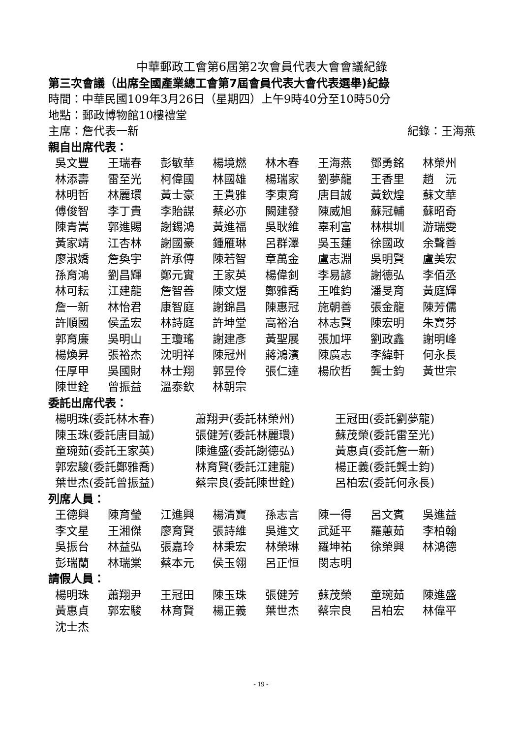中華郵政工會第6屆第2次會員代表大會會議紀錄
第三次會議（出席全國產業總工會第7屆會員代表大會代表選舉)紀錄
時間：中華民國109年3月26日（星期四）上午9時40分至10時50分
地點：郵政博物館10樓禮堂
主席：詹代表一新 紀錄：王海燕
親自出席代表：
吳文豐 王瑞春 彭敏華 楊境燃 林木春 王海燕 鄧勇銘 林榮州 林添壽 雷至光 柯偉國 林國雄 楊瑞家 劉夢龍 王香里 趙　沅 林明哲 林麗環 黃士豪 王貴雅 李東育 唐目誠 黃欽煌 蘇文華 傅俊智 李丁貴 李貽謀 蔡必亦 闕建發 陳威旭 蘇冠輔 蘇昭奇 陳青嵩 郭進賜 謝錫鴻 黃進福 吳耿維 辜利富 林棋圳 游瑞雯 黃家靖 江杏林 謝國豪 鍾雁琳 呂群澤 吳玉蓮 徐國政 余聲善 廖淑嬌 詹奐宇 許承傳 陳若智 章萬金 盧志淵 吳明賢 盧美宏 孫育鴻 劉昌輝 鄭元實 王家英 楊偉釗 李易諺 謝德弘 李佰丞 林可耘 江建龍 詹智善 陳文煜 鄭雅喬 王唯鈞 潘旻育 黃庭輝 詹一新 林怡君 康智庭 謝錦昌 陳惠冠 施朝善 張金龍 陳芳儒 許順國 侯孟宏 林詩庭 許坤堂 高裕治 林志賢 陳宏明 朱寶芬 郭育廉 吳明山 王瓊瑤 謝建彥 黃聖展 張加坪 劉政鑫 謝明峰 楊煥昇 張裕杰 沈明祥 陳冠州 蔣鴻濱 陳廣志 李緯軒 何永長 任厚甲 吳國財 林士翔 郭昱伶 張仁達 楊欣哲 龔士鈞 黃世宗 陳世銓 曾振益 溫泰欽 林朝宗
委託出席代表：
楊明珠(委託林木春) 蕭翔尹(委託林榮州) 王冠田(委託劉夢龍) 陳玉珠(委託唐目誠) 張健芳(委託林麗環) 蘇茂榮(委託雷至光) 童琬茹(委託王家英) 陳進盛(委託謝德弘) 黃惠貞(委託詹一新) 郭宏駿(委託鄭雅喬) 林育賢(委託江建龍) 楊正義(委託龔士鈞) 葉世杰(委託曾振益) 蔡宗良(委託陳世銓) 呂柏宏(委託何永長)
列席人員：
王德興 陳育瑩 江進興 楊清寶 孫志言 陳一得 呂文賓 吳進益 李文星 王湘傑 廖育賢 張詩維 吳進文 武延平 羅蕙茹 李柏翰 吳振台 林益弘 張嘉玲 林秉宏 林榮琳 羅坤祐 徐榮興 林鴻德 彭瑞蘭 林瑞棠 蔡本元 侯玉翎 呂正恒 閔志明
請假人員：
楊明珠 蕭翔尹 王冠田 陳玉珠 張健芳 蘇茂榮 童琬茹 陳進盛 黃惠貞 郭宏駿 林育賢 楊正義 葉世杰 蔡宗良 呂柏宏 林偉平 沈士杰
- 19 -